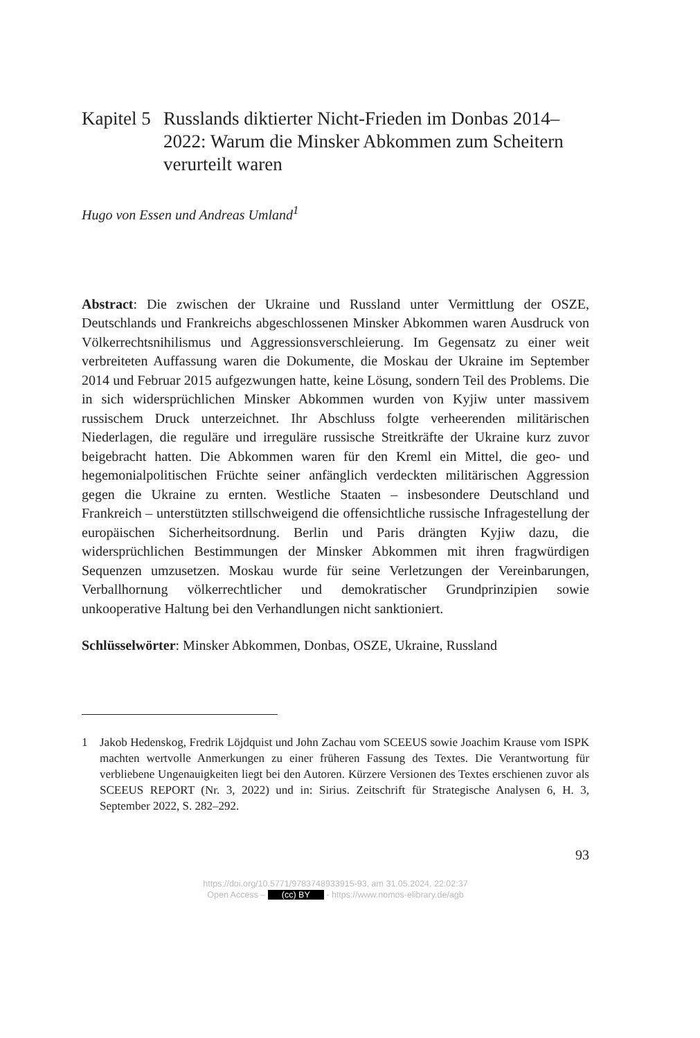Kapitel 5 Russlands diktierter Nicht-Frieden im Donbas 2014–2022: Warum die Minsker Abkommen zum Scheitern verurteilt waren
Hugo von Essen und Andreas Umland<sup>1</sup>
Abstract: Die zwischen der Ukraine und Russland unter Vermittlung der OSZE, Deutschlands und Frankreichs abgeschlossenen Minsker Abkommen waren Ausdruck von Völkerrechtsnihilismus und Aggressionsverschleierung. Im Gegensatz zu einer weit verbreiteten Auffassung waren die Dokumente, die Moskau der Ukraine im September 2014 und Februar 2015 aufgezwungen hatte, keine Lösung, sondern Teil des Problems. Die in sich widersprüchlichen Minsker Abkommen wurden von Kyjiw unter massivem russischem Druck unterzeichnet. Ihr Abschluss folgte verheerenden militärischen Niederlagen, die reguläre und irreguläre russische Streitkräfte der Ukraine kurz zuvor beigebracht hatten. Die Abkommen waren für den Kreml ein Mittel, die geo- und hegemonialpolitischen Früchte seiner anfänglich verdeckten militärischen Aggression gegen die Ukraine zu ernten. Westliche Staaten – insbesondere Deutschland und Frankreich – unterstützten stillschweigend die offensichtliche russische Infragestellung der europäischen Sicherheitsordnung. Berlin und Paris drängten Kyjiw dazu, die widersprüchlichen Bestimmungen der Minsker Abkommen mit ihren fragwürdigen Sequenzen umzusetzen. Moskau wurde für seine Verletzungen der Vereinbarungen, Verballhornung völkerrechtlicher und demokratischer Grundprinzipien sowie unkooperative Haltung bei den Verhandlungen nicht sanktioniert.
Schlüsselwörter: Minsker Abkommen, Donbas, OSZE, Ukraine, Russland
1 Jakob Hedenskog, Fredrik Löjdquist und John Zachau vom SCEEUS sowie Joachim Krause vom ISPK machten wertvolle Anmerkungen zu einer früheren Fassung des Textes. Die Verantwortung für verbliebene Ungenauigkeiten liegt bei den Autoren. Kürzere Versionen des Textes erschienen zuvor als SCEEUS REPORT (Nr. 3, 2022) und in: Sirius. Zeitschrift für Strategische Analysen 6, H. 3, September 2022, S. 282–292.
93
https://doi.org/10.5771/9783748933915-93, am 31.05.2024, 22:02:37
Open Access – (cc) BY - https://www.nomos-elibrary.de/agb